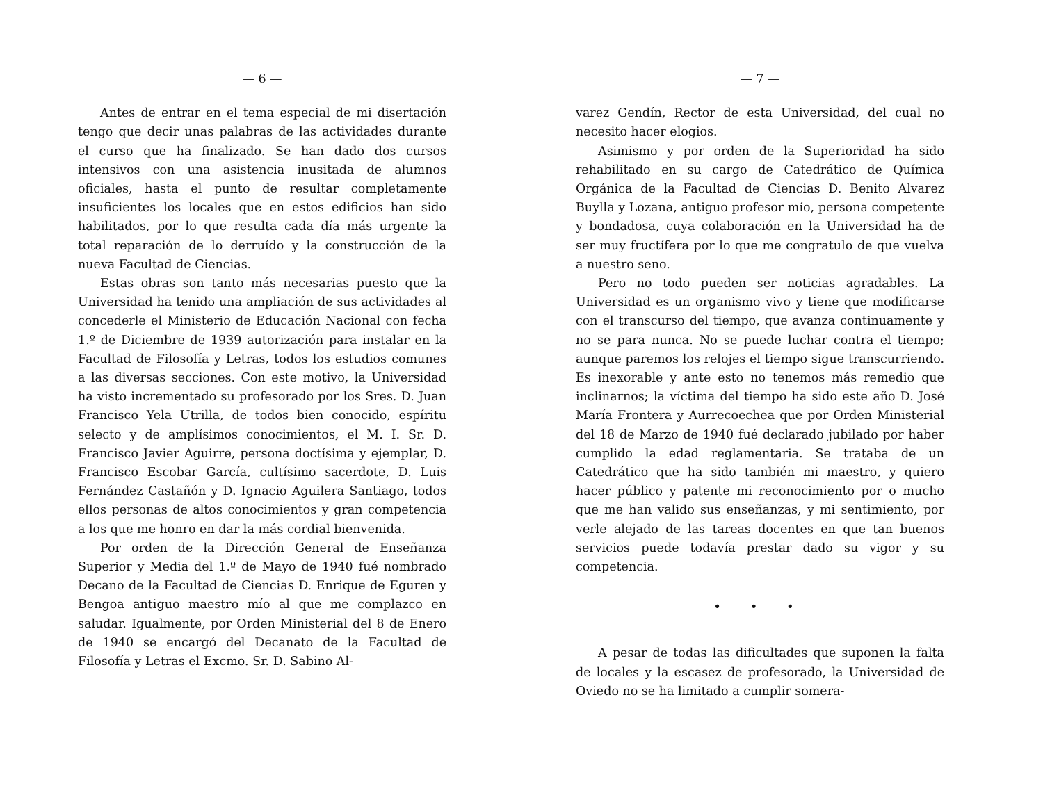— 6 —
Antes de entrar en el tema especial de mi disertación tengo que decir unas palabras de las actividades durante el curso que ha finalizado. Se han dado dos cursos intensivos con una asistencia inusitada de alumnos oficiales, hasta el punto de resultar completamente insuficientes los locales que en estos edificios han sido habilitados, por lo que resulta cada día más urgente la total reparación de lo derruído y la construcción de la nueva Facultad de Ciencias.
Estas obras son tanto más necesarias puesto que la Universidad ha tenido una ampliación de sus actividades al concederle el Ministerio de Educación Nacional con fecha 1.º de Diciembre de 1939 autorización para instalar en la Facultad de Filosofía y Letras, todos los estudios comunes a las diversas secciones. Con este motivo, la Universidad ha visto incrementado su profesorado por los Sres. D. Juan Francisco Yela Utrilla, de todos bien conocido, espíritu selecto y de amplísimos conocimientos, el M. I. Sr. D. Francisco Javier Aguirre, persona doctísima y ejemplar, D. Francisco Escobar García, cultísimo sacerdote, D. Luis Fernández Castañón y D. Ignacio Aguilera Santiago, todos ellos personas de altos conocimientos y gran competencia a los que me honro en dar la más cordial bienvenida.
Por orden de la Dirección General de Enseñanza Superior y Media del 1.º de Mayo de 1940 fué nombrado Decano de la Facultad de Ciencias D. Enrique de Eguren y Bengoa antiguo maestro mío al que me complazco en saludar. Igualmente, por Orden Ministerial del 8 de Enero de 1940 se encargó del Decanato de la Facultad de Filosofía y Letras el Excmo. Sr. D. Sabino Al-
— 7 —
varez Gendín, Rector de esta Universidad, del cual no necesito hacer elogios.
Asimismo y por orden de la Superioridad ha sido rehabilitado en su cargo de Catedrático de Química Orgánica de la Facultad de Ciencias D. Benito Alvarez Buylla y Lozana, antiguo profesor mío, persona competente y bondadosa, cuya colaboración en la Universidad ha de ser muy fructífera por lo que me congratulo de que vuelva a nuestro seno.
Pero no todo pueden ser noticias agradables. La Universidad es un organismo vivo y tiene que modificarse con el transcurso del tiempo, que avanza continuamente y no se para nunca. No se puede luchar contra el tiempo; aunque paremos los relojes el tiempo sigue transcurriendo. Es inexorable y ante esto no tenemos más remedio que inclinarnos; la víctima del tiempo ha sido este año D. José María Frontera y Aurrecoechea que por Orden Ministerial del 18 de Marzo de 1940 fué declarado jubilado por haber cumplido la edad reglamentaria. Se trataba de un Catedrático que ha sido también mi maestro, y quiero hacer público y patente mi reconocimiento por o mucho que me han valido sus enseñanzas, y mi sentimiento, por verle alejado de las tareas docentes en que tan buenos servicios puede todavía prestar dado su vigor y su competencia.
• • •
A pesar de todas las dificultades que suponen la falta de locales y la escasez de profesorado, la Universidad de Oviedo no se ha limitado a cumplir somera-